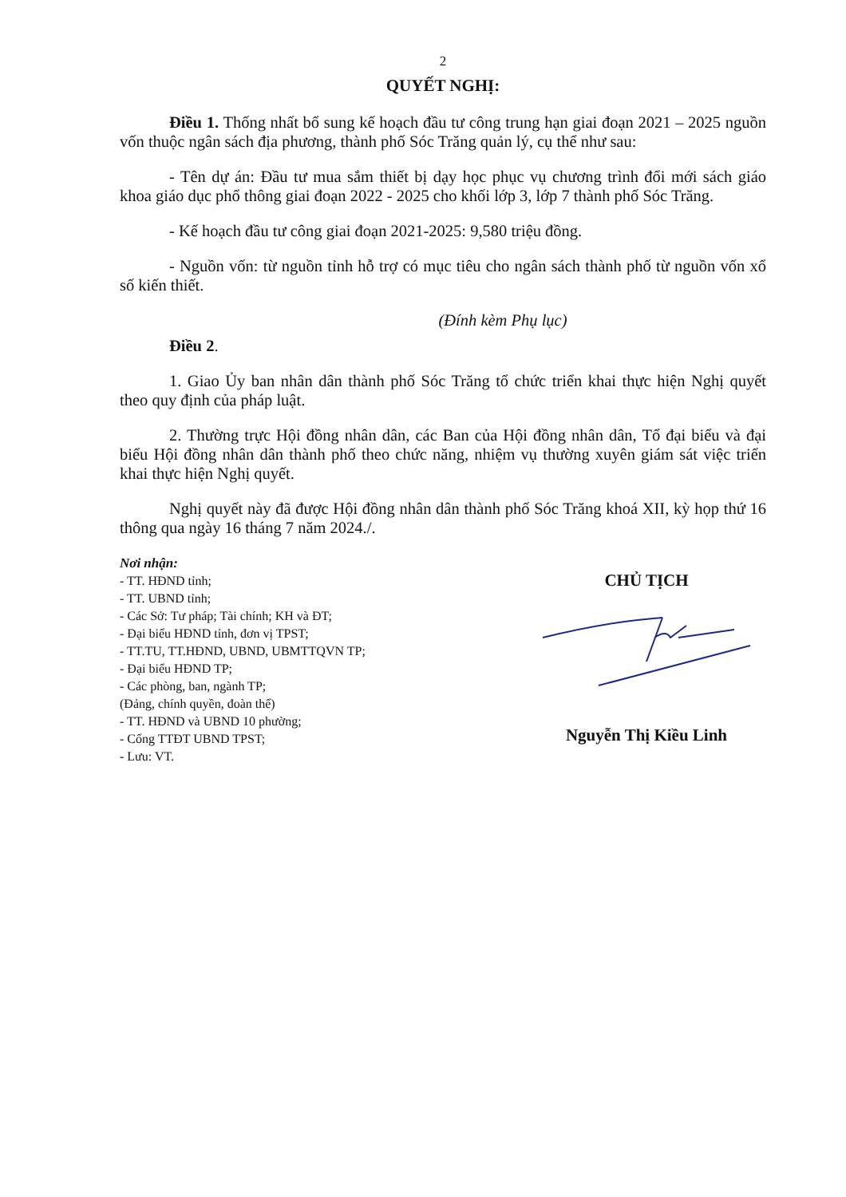2
QUYẾT NGHỊ:
Điều 1. Thống nhất bổ sung kế hoạch đầu tư công trung hạn giai đoạn 2021 – 2025 nguồn vốn thuộc ngân sách địa phương, thành phố Sóc Trăng quản lý, cụ thể như sau:
- Tên dự án: Đầu tư mua sắm thiết bị dạy học phục vụ chương trình đổi mới sách giáo khoa giáo dục phổ thông giai đoạn 2022 - 2025 cho khối lớp 3, lớp 7 thành phố Sóc Trăng.
- Kế hoạch đầu tư công giai đoạn 2021-2025: 9,580 triệu đồng.
- Nguồn vốn: từ nguồn tỉnh hỗ trợ có mục tiêu cho ngân sách thành phố từ nguồn vốn xổ số kiến thiết.
(Đính kèm Phụ lục)
Điều 2.
1. Giao Ủy ban nhân dân thành phố Sóc Trăng tổ chức triển khai thực hiện Nghị quyết theo quy định của pháp luật.
2. Thường trực Hội đồng nhân dân, các Ban của Hội đồng nhân dân, Tổ đại biểu và đại biểu Hội đồng nhân dân thành phố theo chức năng, nhiệm vụ thường xuyên giám sát việc triển khai thực hiện Nghị quyết.
Nghị quyết này đã được Hội đồng nhân dân thành phố Sóc Trăng khoá XII, kỳ họp thứ 16 thông qua ngày 16 tháng 7 năm 2024./.
Nơi nhận:
- TT. HĐND tỉnh;
- TT. UBND tỉnh;
- Các Sở: Tư pháp; Tài chính; KH và ĐT;
- Đại biểu HĐND tỉnh, đơn vị TPST;
- TT.TU, TT.HĐND, UBND, UBMTTQVN TP;
- Đại biểu HĐND TP;
- Các phòng, ban, ngành TP;
(Đảng, chính quyền, đoàn thể)
- TT. HĐND và UBND 10 phường;
- Cổng TTĐT UBND TPST;
- Lưu: VT.
CHỦ TỊCH
Nguyễn Thị Kiều Linh